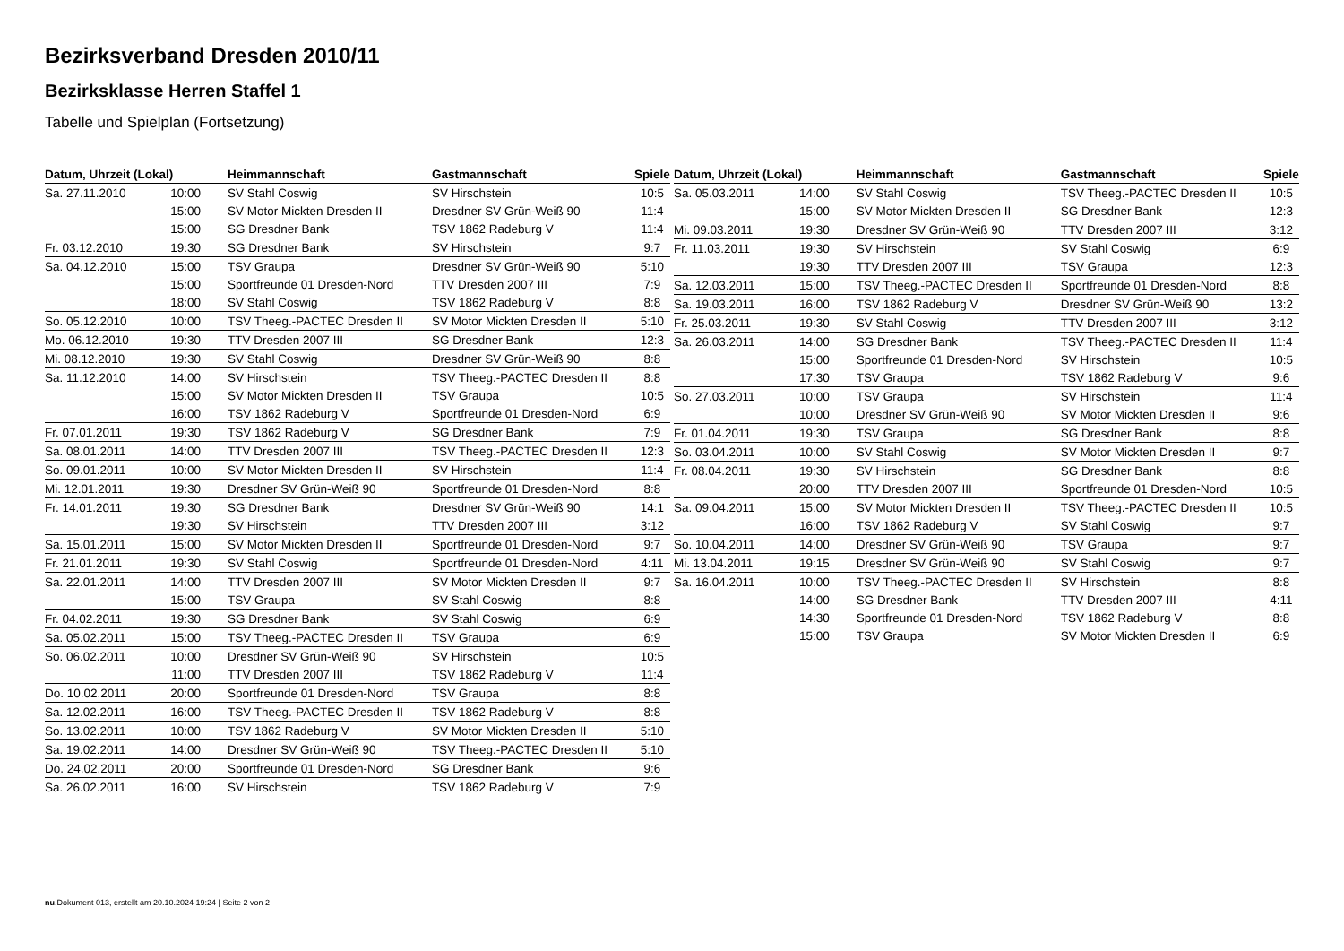Bezirksverband Dresden 2010/11
Bezirksklasse Herren Staffel 1
Tabelle und Spielplan (Fortsetzung)
| Datum, Uhrzeit (Lokal) | | Heimmannschaft | Gastmannschaft | Spiele |
| --- | --- | --- | --- | --- |
| Sa. 27.11.2010 | 10:00 | SV Stahl Coswig | SV Hirschstein | 10:5 |
| | 15:00 | SV Motor Mickten Dresden II | Dresdner SV Grün-Weiß 90 | 11:4 |
| | 15:00 | SG Dresdner Bank | TSV 1862 Radeburg V | 11:4 |
| Fr. 03.12.2010 | 19:30 | SG Dresdner Bank | SV Hirschstein | 9:7 |
| Sa. 04.12.2010 | 15:00 | TSV Graupa | Dresdner SV Grün-Weiß 90 | 5:10 |
| | 15:00 | Sportfreunde 01 Dresden-Nord | TTV Dresden 2007 III | 7:9 |
| | 18:00 | SV Stahl Coswig | TSV 1862 Radeburg V | 8:8 |
| So. 05.12.2010 | 10:00 | TSV Theeg.-PACTEC Dresden II | SV Motor Mickten Dresden II | 5:10 |
| Mo. 06.12.2010 | 19:30 | TTV Dresden 2007 III | SG Dresdner Bank | 12:3 |
| Mi. 08.12.2010 | 19:30 | SV Stahl Coswig | Dresdner SV Grün-Weiß 90 | 8:8 |
| Sa. 11.12.2010 | 14:00 | SV Hirschstein | TSV Theeg.-PACTEC Dresden II | 8:8 |
| | 15:00 | SV Motor Mickten Dresden II | TSV Graupa | 10:5 |
| | 16:00 | TSV 1862 Radeburg V | Sportfreunde 01 Dresden-Nord | 6:9 |
| Fr. 07.01.2011 | 19:30 | TSV 1862 Radeburg V | SG Dresdner Bank | 7:9 |
| Sa. 08.01.2011 | 14:00 | TTV Dresden 2007 III | TSV Theeg.-PACTEC Dresden II | 12:3 |
| So. 09.01.2011 | 10:00 | SV Motor Mickten Dresden II | SV Hirschstein | 11:4 |
| Mi. 12.01.2011 | 19:30 | Dresdner SV Grün-Weiß 90 | Sportfreunde 01 Dresden-Nord | 8:8 |
| Fr. 14.01.2011 | 19:30 | SG Dresdner Bank | Dresdner SV Grün-Weiß 90 | 14:1 |
| | 19:30 | SV Hirschstein | TTV Dresden 2007 III | 3:12 |
| Sa. 15.01.2011 | 15:00 | SV Motor Mickten Dresden II | Sportfreunde 01 Dresden-Nord | 9:7 |
| Fr. 21.01.2011 | 19:30 | SV Stahl Coswig | Sportfreunde 01 Dresden-Nord | 4:11 |
| Sa. 22.01.2011 | 14:00 | TTV Dresden 2007 III | SV Motor Mickten Dresden II | 9:7 |
| | 15:00 | TSV Graupa | SV Stahl Coswig | 8:8 |
| Fr. 04.02.2011 | 19:30 | SG Dresdner Bank | SV Stahl Coswig | 6:9 |
| Sa. 05.02.2011 | 15:00 | TSV Theeg.-PACTEC Dresden II | TSV Graupa | 6:9 |
| So. 06.02.2011 | 10:00 | Dresdner SV Grün-Weiß 90 | SV Hirschstein | 10:5 |
| | 11:00 | TTV Dresden 2007 III | TSV 1862 Radeburg V | 11:4 |
| Do. 10.02.2011 | 20:00 | Sportfreunde 01 Dresden-Nord | TSV Graupa | 8:8 |
| Sa. 12.02.2011 | 16:00 | TSV Theeg.-PACTEC Dresden II | TSV 1862 Radeburg V | 8:8 |
| So. 13.02.2011 | 10:00 | TSV 1862 Radeburg V | SV Motor Mickten Dresden II | 5:10 |
| Sa. 19.02.2011 | 14:00 | Dresdner SV Grün-Weiß 90 | TSV Theeg.-PACTEC Dresden II | 5:10 |
| Do. 24.02.2011 | 20:00 | Sportfreunde 01 Dresden-Nord | SG Dresdner Bank | 9:6 |
| Sa. 26.02.2011 | 16:00 | SV Hirschstein | TSV 1862 Radeburg V | 7:9 |
| Datum, Uhrzeit (Lokal) | | Heimmannschaft | Gastmannschaft | Spiele |
| --- | --- | --- | --- | --- |
| Sa. 05.03.2011 | 14:00 | SV Stahl Coswig | TSV Theeg.-PACTEC Dresden II | 10:5 |
| | 15:00 | SV Motor Mickten Dresden II | SG Dresdner Bank | 12:3 |
| Mi. 09.03.2011 | 19:30 | Dresdner SV Grün-Weiß 90 | TTV Dresden 2007 III | 3:12 |
| Fr. 11.03.2011 | 19:30 | SV Hirschstein | SV Stahl Coswig | 6:9 |
| | 19:30 | TTV Dresden 2007 III | TSV Graupa | 12:3 |
| Sa. 12.03.2011 | 15:00 | TSV Theeg.-PACTEC Dresden II | Sportfreunde 01 Dresden-Nord | 8:8 |
| Sa. 19.03.2011 | 16:00 | TSV 1862 Radeburg V | Dresdner SV Grün-Weiß 90 | 13:2 |
| Fr. 25.03.2011 | 19:30 | SV Stahl Coswig | TTV Dresden 2007 III | 3:12 |
| Sa. 26.03.2011 | 14:00 | SG Dresdner Bank | TSV Theeg.-PACTEC Dresden II | 11:4 |
| | 15:00 | Sportfreunde 01 Dresden-Nord | SV Hirschstein | 10:5 |
| | 17:30 | TSV Graupa | TSV 1862 Radeburg V | 9:6 |
| So. 27.03.2011 | 10:00 | TSV Graupa | SV Hirschstein | 11:4 |
| | 10:00 | Dresdner SV Grün-Weiß 90 | SV Motor Mickten Dresden II | 9:6 |
| Fr. 01.04.2011 | 19:30 | TSV Graupa | SG Dresdner Bank | 8:8 |
| So. 03.04.2011 | 10:00 | SV Stahl Coswig | SV Motor Mickten Dresden II | 9:7 |
| Fr. 08.04.2011 | 19:30 | SV Hirschstein | SG Dresdner Bank | 8:8 |
| | 20:00 | TTV Dresden 2007 III | Sportfreunde 01 Dresden-Nord | 10:5 |
| Sa. 09.04.2011 | 15:00 | SV Motor Mickten Dresden II | TSV Theeg.-PACTEC Dresden II | 10:5 |
| | 16:00 | TSV 1862 Radeburg V | SV Stahl Coswig | 9:7 |
| So. 10.04.2011 | 14:00 | Dresdner SV Grün-Weiß 90 | TSV Graupa | 9:7 |
| Mi. 13.04.2011 | 19:15 | Dresdner SV Grün-Weiß 90 | SV Stahl Coswig | 9:7 |
| Sa. 16.04.2011 | 10:00 | TSV Theeg.-PACTEC Dresden II | SV Hirschstein | 8:8 |
| | 14:00 | SG Dresdner Bank | TTV Dresden 2007 III | 4:11 |
| | 14:30 | Sportfreunde 01 Dresden-Nord | TSV 1862 Radeburg V | 8:8 |
| | 15:00 | TSV Graupa | SV Motor Mickten Dresden II | 6:9 |
nu.Dokument 013, erstellt am 20.10.2024 19:24 | Seite 2 von 2